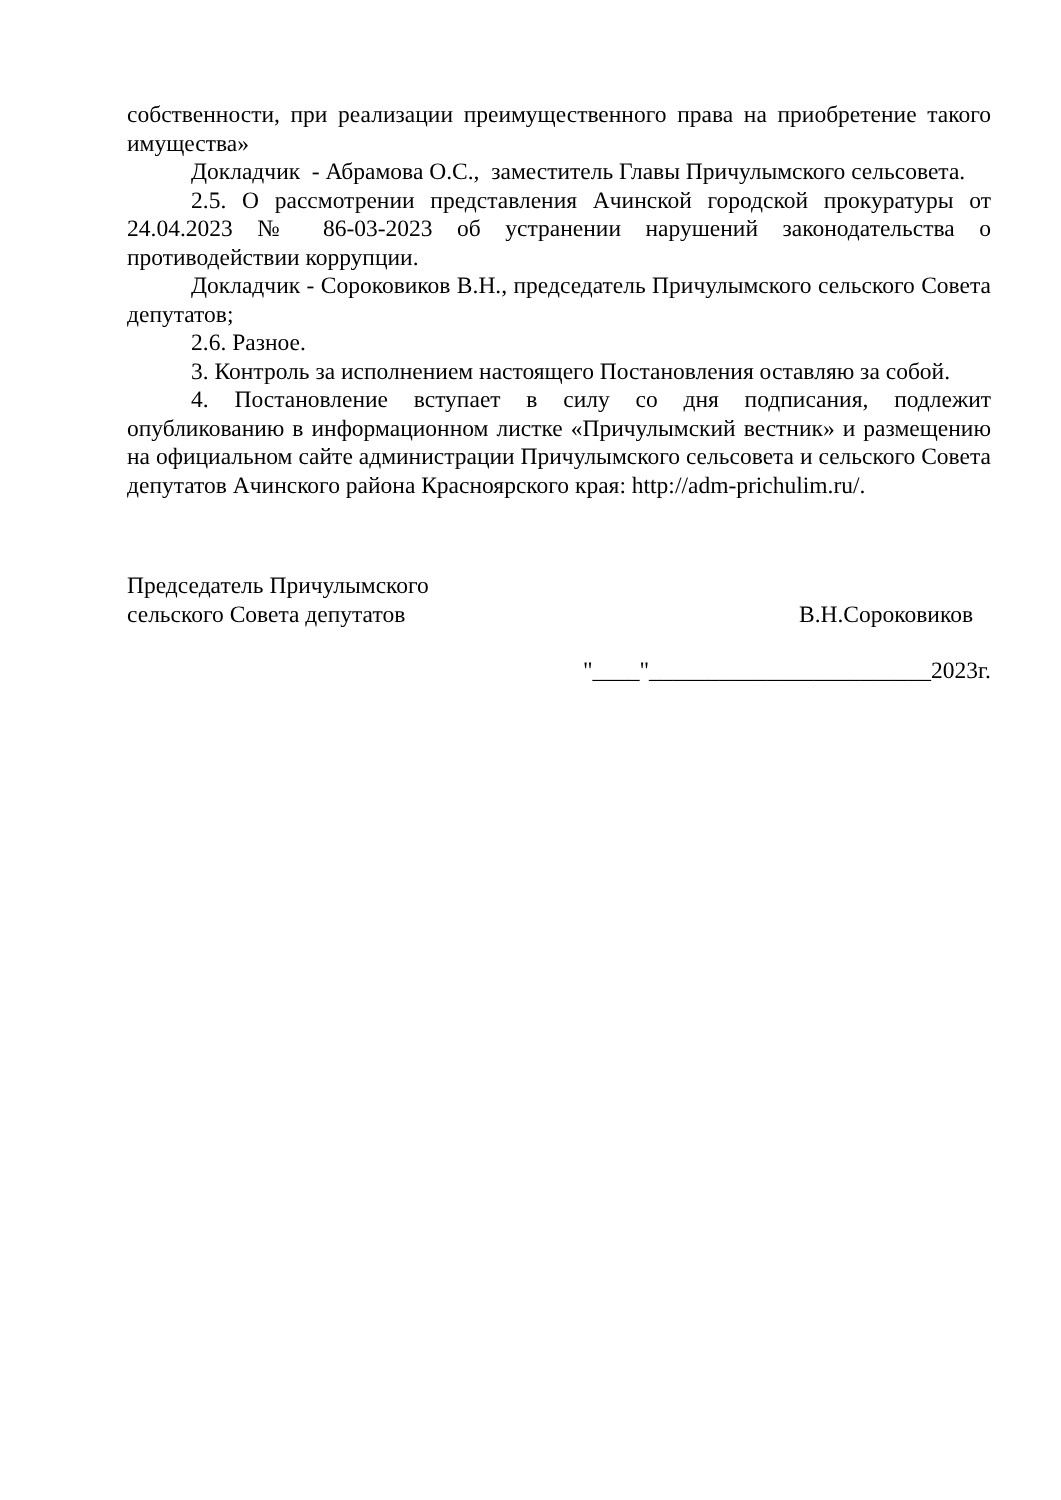собственности, при реализации преимущественного права на приобретение такого имущества»
Докладчик - Абрамова О.С., заместитель Главы Причулымского сельсовета.
2.5. О рассмотрении представления Ачинской городской прокуратуры от 24.04.2023 № 86-03-2023 об устранении нарушений законодательства о противодействии коррупции.
Докладчик - Сороковиков В.Н., председатель Причулымского сельского Совета депутатов;
2.6. Разное.
3. Контроль за исполнением настоящего Постановления оставляю за собой.
4. Постановление вступает в силу со дня подписания, подлежит опубликованию в информационном листке «Причулымский вестник» и размещению на официальном сайте администрации Причулымского сельсовета и сельского Совета депутатов Ачинского района Красноярского края: http://adm-prichulim.ru/.
Председатель Причулымского
сельского Совета депутатов
В.Н.Сороковиков
"____"________________________2023г.